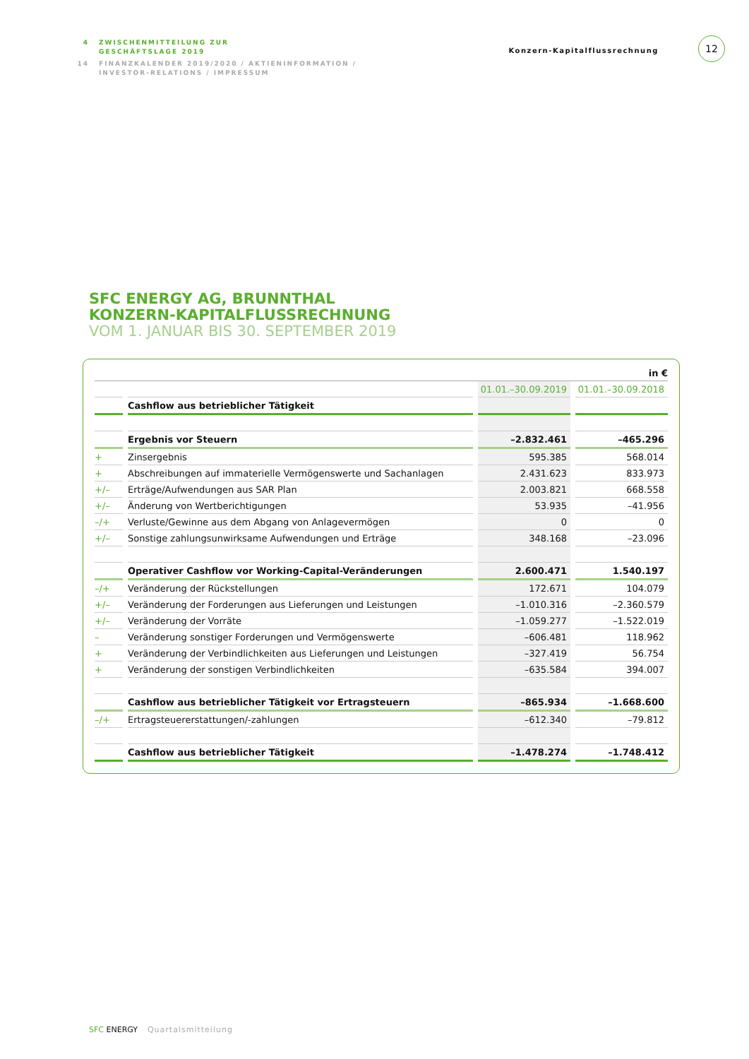4 ZWISCHENMITTEILUNG ZUR
GESCHÄFTSLAGE 2019
14 FINANZKALENDER 2019/2020 / AKTIENINFORMATION /
INVESTOR-RELATIONS / IMPRESSUM
Konzern-Kapitalflussrechnung
12
SFC ENERGY AG, BRUNNTHAL
KONZERN-KAPITALFLUSSRECHNUNG
VOM 1. JANUAR BIS 30. SEPTEMBER 2019
| in € | | | |
| | | 01.01.–30.09.2019 | 01.01.–30.09.2018 |
| | Cashflow aus betrieblicher Tätigkeit | | |
| | Ergebnis vor Steuern | –2.832.461 | –465.296 |
| + | Zinsergebnis | 595.385 | 568.014 |
| + | Abschreibungen auf immaterielle Vermögenswerte und Sachanlagen | 2.431.623 | 833.973 |
| +/– | Erträge/Aufwendungen aus SAR Plan | 2.003.821 | 668.558 |
| +/– | Änderung von Wertberichtigungen | 53.935 | –41.956 |
| –/+ | Verluste/Gewinne aus dem Abgang von Anlagevermögen | 0 | 0 |
| +/– | Sonstige zahlungsunwirksame Aufwendungen und Erträge | 348.168 | –23.096 |
| | Operativer Cashflow vor Working-Capital-Veränderungen | 2.600.471 | 1.540.197 |
| –/+ | Veränderung der Rückstellungen | 172.671 | 104.079 |
| +/– | Veränderung der Forderungen aus Lieferungen und Leistungen | –1.010.316 | –2.360.579 |
| +/– | Veränderung der Vorräte | –1.059.277 | –1.522.019 |
| – | Veränderung sonstiger Forderungen und Vermögenswerte | –606.481 | 118.962 |
| + | Veränderung der Verbindlichkeiten aus Lieferungen und Leistungen | –327.419 | 56.754 |
| + | Veränderung der sonstigen Verbindlichkeiten | –635.584 | 394.007 |
| | Cashflow aus betrieblicher Tätigkeit vor Ertragsteuern | –865.934 | –1.668.600 |
| –/+ | Ertragsteuererstattungen/-zahlungen | –612.340 | –79.812 |
| | Cashflow aus betrieblicher Tätigkeit | –1.478.274 | –1.748.412 |
SFC ENERGY Quartalsmitteilung